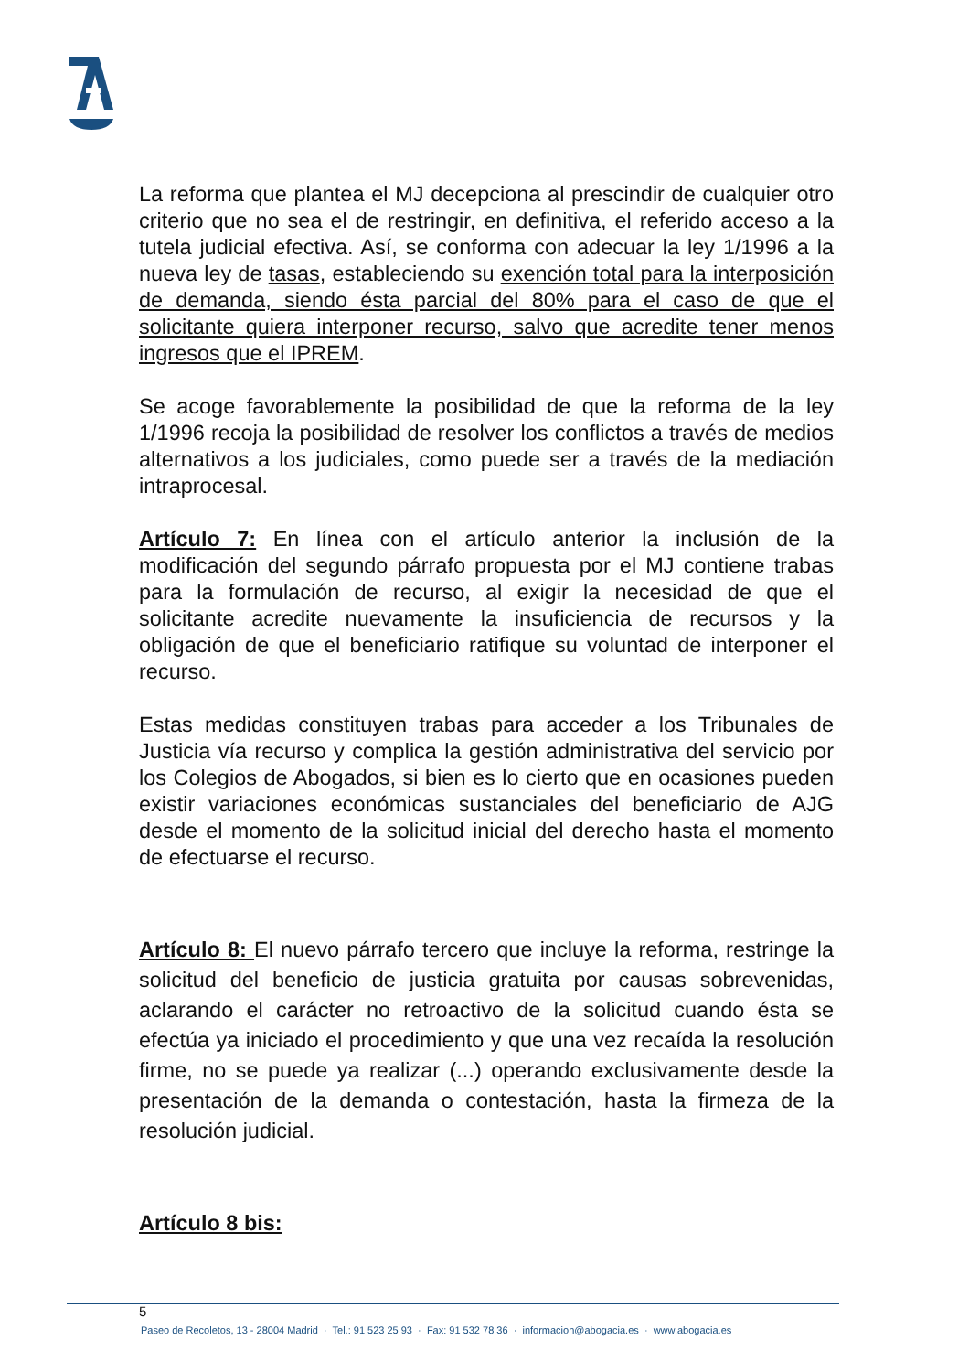La reforma que plantea el MJ decepciona al prescindir de cualquier otro criterio que no sea el de restringir, en definitiva, el referido acceso a la tutela judicial efectiva. Así, se conforma con adecuar la ley 1/1996 a la nueva ley de tasas, estableciendo su exención total para la interposición de demanda, siendo ésta parcial del 80% para el caso de que el solicitante quiera interponer recurso, salvo que acredite tener menos ingresos que el IPREM.
Se acoge favorablemente la posibilidad de que la reforma de la ley 1/1996 recoja la posibilidad de resolver los conflictos a través de medios alternativos a los judiciales, como puede ser a través de la mediación intraprocesal.
Artículo 7: En línea con el artículo anterior la inclusión de la modificación del segundo párrafo propuesta por el MJ contiene trabas para la formulación de recurso, al exigir la necesidad de que el solicitante acredite nuevamente la insuficiencia de recursos y la obligación de que el beneficiario ratifique su voluntad de interponer el recurso.
Estas medidas constituyen trabas para acceder a los Tribunales de Justicia vía recurso y complica la gestión administrativa del servicio por los Colegios de Abogados, si bien es lo cierto que en ocasiones pueden existir variaciones económicas sustanciales del beneficiario de AJG desde el momento de la solicitud inicial del derecho hasta el momento de efectuarse el recurso.
Artículo 8: El nuevo párrafo tercero que incluye la reforma, restringe la solicitud del beneficio de justicia gratuita por causas sobrevenidas, aclarando el carácter no retroactivo de la solicitud cuando ésta se efectúa ya iniciado el procedimiento y que una vez recaída la resolución firme, no se puede ya realizar (...) operando exclusivamente desde la presentación de la demanda o contestación, hasta la firmeza de la resolución judicial.
Artículo 8 bis:
5
Paseo de Recoletos, 13 - 28004 Madrid · Tel.: 91 523 25 93 · Fax: 91 532 78 36 · informacion@abogacia.es · www.abogacia.es